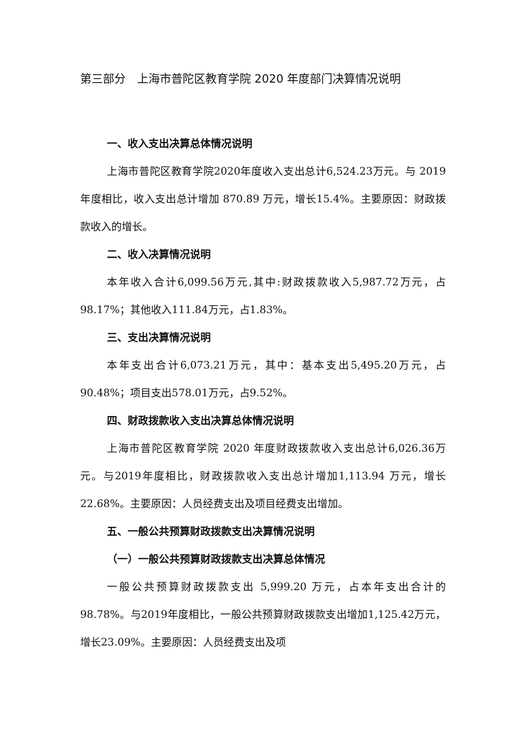第三部分　上海市普陀区教育学院 2020 年度部门决算情况说明
一、收入支出决算总体情况说明
上海市普陀区教育学院2020年度收入支出总计6,524.23万元。与 2019 年度相比，收入支出总计增加 870.89 万元，增长15.4%。主要原因：财政拨款收入的增长。
二、收入决算情况说明
本年收入合计6,099.56万元,其中:财政拨款收入5,987.72万元，占98.17%；其他收入111.84万元，占1.83%。
三、支出决算情况说明
本年支出合计6,073.21万元，其中：基本支出5,495.20万元，占90.48%；项目支出578.01万元，占9.52%。
四、财政拨款收入支出决算总体情况说明
上海市普陀区教育学院 2020 年度财政拨款收入支出总计6,026.36万元。与2019年度相比，财政拨款收入支出总计增加1,113.94 万元，增长 22.68%。主要原因：人员经费支出及项目经费支出增加。
五、一般公共预算财政拨款支出决算情况说明
（一）一般公共预算财政拨款支出决算总体情况
一般公共预算财政拨款支出 5,999.20 万元，占本年支出合计的98.78%。与2019年度相比，一般公共预算财政拨款支出增加1,125.42万元，增长23.09%。主要原因：人员经费支出及项